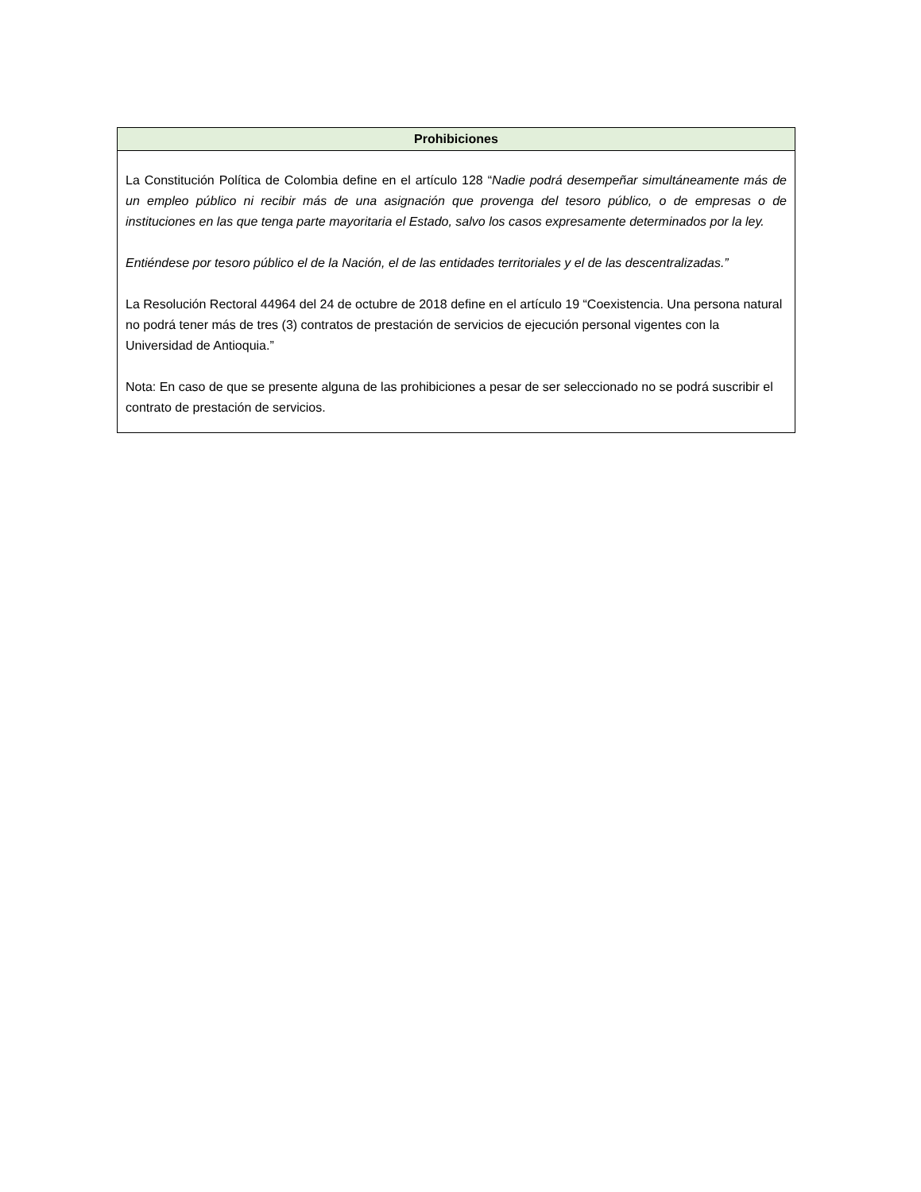| Prohibiciones |
| --- |
| La Constitución Política de Colombia define en el artículo 128 “ Nadie podrá desempeñar simultáneamente más de un empleo público ni recibir más de una asignación que provenga del tesoro público, o de empresas o de instituciones en las que tenga parte mayoritaria el Estado, salvo los casos expresamente determinados por la ley. Entiéndese por tesoro público el de la Nación, el de las entidades territoriales y el de las descentralizadas.” La Resolución Rectoral 44964 del 24 de octubre de 2018 define en el artículo 19 “Coexistencia. Una persona natural no podrá tener más de tres (3) contratos de prestación de servicios de ejecución personal vigentes con la Universidad de Antioquia.” Nota: En caso de que se presente alguna de las prohibiciones a pesar de ser seleccionado no se podrá suscribir el contrato de prestación de servicios. |